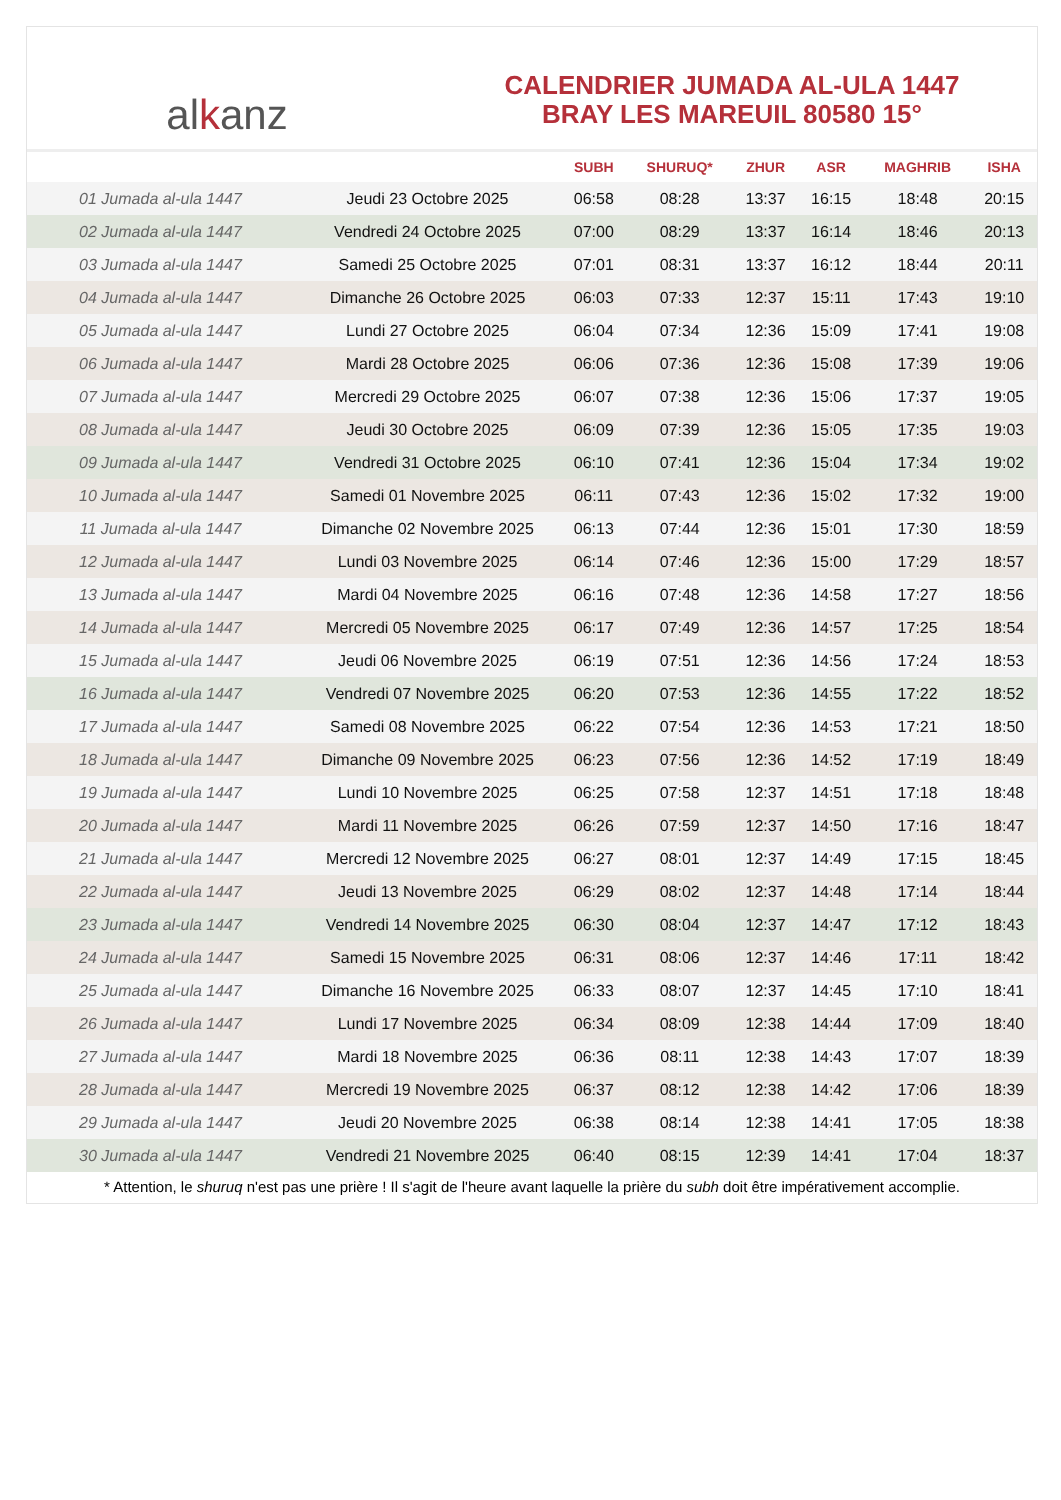al k anz
CALENDRIER JUMADA AL-ULA 1447
BRAY LES MAREUIL 80580 15°
| | | SUBH | SHURUQ* | ZHUR | ASR | MAGHRIB | ISHA |
| --- | --- | --- | --- | --- | --- | --- | --- |
| 01 Jumada al-ula 1447 | Jeudi 23 Octobre 2025 | 06:58 | 08:28 | 13:37 | 16:15 | 18:48 | 20:15 |
| 02 Jumada al-ula 1447 | Vendredi 24 Octobre 2025 | 07:00 | 08:29 | 13:37 | 16:14 | 18:46 | 20:13 |
| 03 Jumada al-ula 1447 | Samedi 25 Octobre 2025 | 07:01 | 08:31 | 13:37 | 16:12 | 18:44 | 20:11 |
| 04 Jumada al-ula 1447 | Dimanche 26 Octobre 2025 | 06:03 | 07:33 | 12:37 | 15:11 | 17:43 | 19:10 |
| 05 Jumada al-ula 1447 | Lundi 27 Octobre 2025 | 06:04 | 07:34 | 12:36 | 15:09 | 17:41 | 19:08 |
| 06 Jumada al-ula 1447 | Mardi 28 Octobre 2025 | 06:06 | 07:36 | 12:36 | 15:08 | 17:39 | 19:06 |
| 07 Jumada al-ula 1447 | Mercredi 29 Octobre 2025 | 06:07 | 07:38 | 12:36 | 15:06 | 17:37 | 19:05 |
| 08 Jumada al-ula 1447 | Jeudi 30 Octobre 2025 | 06:09 | 07:39 | 12:36 | 15:05 | 17:35 | 19:03 |
| 09 Jumada al-ula 1447 | Vendredi 31 Octobre 2025 | 06:10 | 07:41 | 12:36 | 15:04 | 17:34 | 19:02 |
| 10 Jumada al-ula 1447 | Samedi 01 Novembre 2025 | 06:11 | 07:43 | 12:36 | 15:02 | 17:32 | 19:00 |
| 11 Jumada al-ula 1447 | Dimanche 02 Novembre 2025 | 06:13 | 07:44 | 12:36 | 15:01 | 17:30 | 18:59 |
| 12 Jumada al-ula 1447 | Lundi 03 Novembre 2025 | 06:14 | 07:46 | 12:36 | 15:00 | 17:29 | 18:57 |
| 13 Jumada al-ula 1447 | Mardi 04 Novembre 2025 | 06:16 | 07:48 | 12:36 | 14:58 | 17:27 | 18:56 |
| 14 Jumada al-ula 1447 | Mercredi 05 Novembre 2025 | 06:17 | 07:49 | 12:36 | 14:57 | 17:25 | 18:54 |
| 15 Jumada al-ula 1447 | Jeudi 06 Novembre 2025 | 06:19 | 07:51 | 12:36 | 14:56 | 17:24 | 18:53 |
| 16 Jumada al-ula 1447 | Vendredi 07 Novembre 2025 | 06:20 | 07:53 | 12:36 | 14:55 | 17:22 | 18:52 |
| 17 Jumada al-ula 1447 | Samedi 08 Novembre 2025 | 06:22 | 07:54 | 12:36 | 14:53 | 17:21 | 18:50 |
| 18 Jumada al-ula 1447 | Dimanche 09 Novembre 2025 | 06:23 | 07:56 | 12:36 | 14:52 | 17:19 | 18:49 |
| 19 Jumada al-ula 1447 | Lundi 10 Novembre 2025 | 06:25 | 07:58 | 12:37 | 14:51 | 17:18 | 18:48 |
| 20 Jumada al-ula 1447 | Mardi 11 Novembre 2025 | 06:26 | 07:59 | 12:37 | 14:50 | 17:16 | 18:47 |
| 21 Jumada al-ula 1447 | Mercredi 12 Novembre 2025 | 06:27 | 08:01 | 12:37 | 14:49 | 17:15 | 18:45 |
| 22 Jumada al-ula 1447 | Jeudi 13 Novembre 2025 | 06:29 | 08:02 | 12:37 | 14:48 | 17:14 | 18:44 |
| 23 Jumada al-ula 1447 | Vendredi 14 Novembre 2025 | 06:30 | 08:04 | 12:37 | 14:47 | 17:12 | 18:43 |
| 24 Jumada al-ula 1447 | Samedi 15 Novembre 2025 | 06:31 | 08:06 | 12:37 | 14:46 | 17:11 | 18:42 |
| 25 Jumada al-ula 1447 | Dimanche 16 Novembre 2025 | 06:33 | 08:07 | 12:37 | 14:45 | 17:10 | 18:41 |
| 26 Jumada al-ula 1447 | Lundi 17 Novembre 2025 | 06:34 | 08:09 | 12:38 | 14:44 | 17:09 | 18:40 |
| 27 Jumada al-ula 1447 | Mardi 18 Novembre 2025 | 06:36 | 08:11 | 12:38 | 14:43 | 17:07 | 18:39 |
| 28 Jumada al-ula 1447 | Mercredi 19 Novembre 2025 | 06:37 | 08:12 | 12:38 | 14:42 | 17:06 | 18:39 |
| 29 Jumada al-ula 1447 | Jeudi 20 Novembre 2025 | 06:38 | 08:14 | 12:38 | 14:41 | 17:05 | 18:38 |
| 30 Jumada al-ula 1447 | Vendredi 21 Novembre 2025 | 06:40 | 08:15 | 12:39 | 14:41 | 17:04 | 18:37 |
* Attention, le shuruq n'est pas une prière ! Il s'agit de l'heure avant laquelle la prière du subh doit être impérativement accomplie.